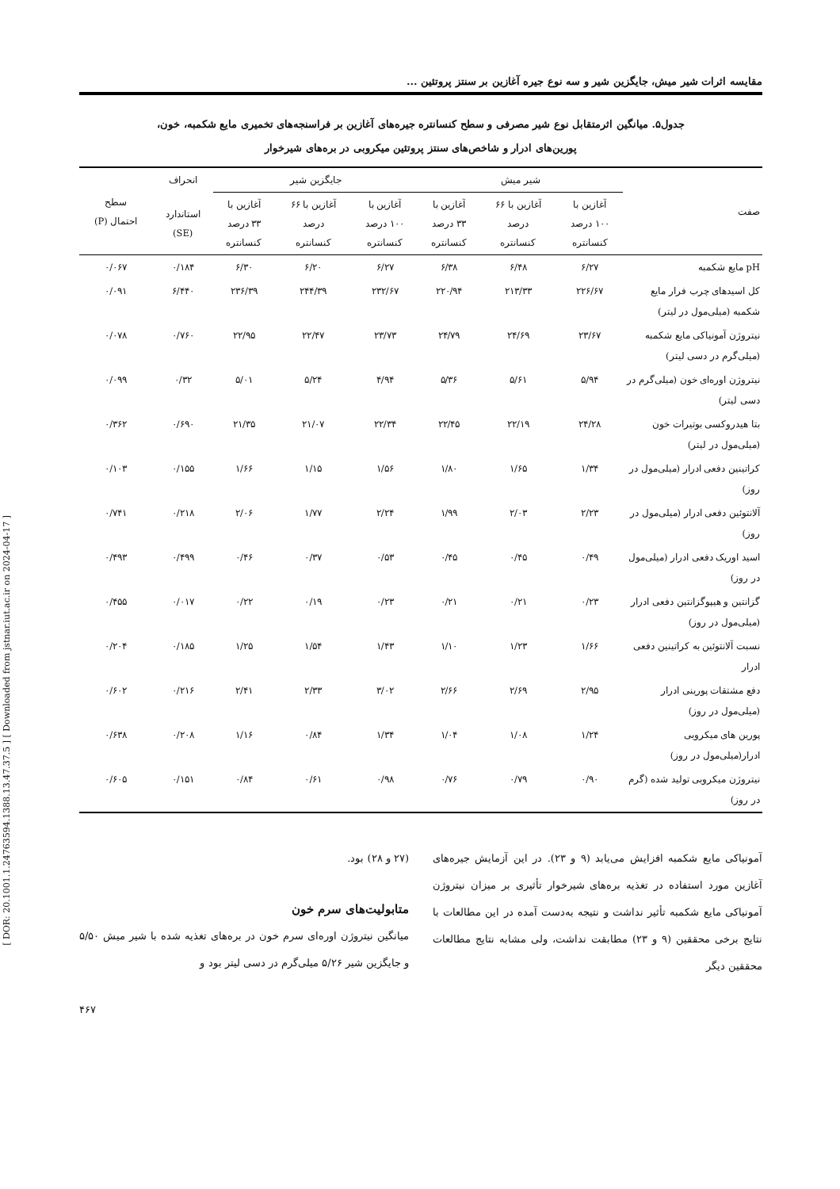[ DOR: 20.1001.1.24763594.1388.13.47.37.5 ] [ Downloaded from jstnar.iut.ac.ir on 2024-04-17 ]
مقایسه اثرات شیر میش، جایگزین شیر و سه نوع جیره آغازین بر سنتز پروتئین ...
جدول۵. میانگین اثرمتقابل نوع شیر مصرفی و سطح کنسانتره جیره‌های آغازین بر فراسنجه‌های تخمیری مایع شکمبه، خون،
پورین‌های ادرار و شاخص‌های سنتز پروتئین میکروبی در بره‌های شیرخوار
| صفت | شیر میش | | | جایگزین شیر | | | انحراف | سطح احتمال (P) |
| --- | --- | --- | --- | --- | --- | --- | --- | --- |
| | آغازین با ۱۰۰ درصد کنسانتره | آغازین با ۶۶ درصد کنسانتره | آغازین با ۳۳ درصد کنسانتره | آغازین با ۱۰۰ درصد کنسانتره | آغازین با ۶۶ درصد کنسانتره | آغازین با ۳۳ درصد کنسانتره | استاندارد (SE) | |
| pH مایع شکمبه | ۶/۲۷ | ۶/۴۸ | ۶/۳۸ | ۶/۲۷ | ۶/۲۰ | ۶/۳۰ | ۰/۱۸۴ | ۰/۰۶۷ |
| کل اسیدهای چرب فرار مایع شکمبه (میلی‌مول در لیتر) | ۲۲۶/۶۷ | ۲۱۳/۳۳ | ۲۲۰/۹۴ | ۲۳۲/۶۷ | ۲۴۴/۳۹ | ۲۳۶/۳۹ | ۶/۴۴۰ | ۰/۰۹۱ |
| نیتروژن آمونیاکی مایع شکمبه (میلی‌گرم در دسی لیتر) | ۲۳/۶۷ | ۲۴/۶۹ | ۲۴/۷۹ | ۲۳/۷۳ | ۲۲/۴۷ | ۲۲/۹۵ | ۰/۷۶۰ | ۰/۰۷۸ |
| نیتروژن اوره‌ای خون (میلی‌گرم در دسی لیتر) | ۵/۹۴ | ۵/۶۱ | ۵/۳۶ | ۴/۹۴ | ۵/۲۴ | ۵/۰۱ | ۰/۳۲ | ۰/۰۹۹ |
| بتا هیدروکسی بوتیرات خون (میلی‌مول در لیتر) | ۲۴/۲۸ | ۲۲/۱۹ | ۲۲/۴۵ | ۲۲/۳۴ | ۲۱/۰۷ | ۲۱/۳۵ | ۰/۶۹۰ | ۰/۳۶۲ |
| کراتینین دفعی ادرار (میلی‌مول در روز) | ۱/۳۴ | ۱/۶۵ | ۱/۸۰ | ۱/۵۶ | ۱/۱۵ | ۱/۶۶ | ۰/۱۵۵ | ۰/۱۰۳ |
| آلانتوئین دفعی ادرار (میلی‌مول در روز) | ۲/۲۳ | ۲/۰۳ | ۱/۹۹ | ۲/۲۴ | ۱/۷۷ | ۲/۰۶ | ۰/۲۱۸ | ۰/۷۴۱ |
| اسید اوریک دفعی ادرار (میلی‌مول در روز) | ۰/۴۹ | ۰/۴۵ | ۰/۴۵ | ۰/۵۳ | ۰/۳۷ | ۰/۴۶ | ۰/۴۹۹ | ۰/۴۹۳ |
| گزانتین و هیپوگزانتین دفعی ادرار (میلی‌مول در روز) | ۰/۲۳ | ۰/۲۱ | ۰/۲۱ | ۰/۲۳ | ۰/۱۹ | ۰/۲۲ | ۰/۰۱۷ | ۰/۴۵۵ |
| نسبت آلانتوئین به کراتینین دفعی ادرار | ۱/۶۶ | ۱/۲۳ | ۱/۱۰ | ۱/۴۳ | ۱/۵۴ | ۱/۲۵ | ۰/۱۸۵ | ۰/۲۰۴ |
| دفع مشتقات پورینی ادرار (میلی‌مول در روز) | ۲/۹۵ | ۲/۶۹ | ۲/۶۶ | ۳/۰۲ | ۲/۳۳ | ۲/۴۱ | ۰/۲۱۶ | ۰/۶۰۲ |
| پورین های میکروبی ادرار(میلی‌مول در روز) | ۱/۲۴ | ۱/۰۸ | ۱/۰۴ | ۱/۳۴ | ۰/۸۴ | ۱/۱۶ | ۰/۲۰۸ | ۰/۶۳۸ |
| نیتروژن میکروبی تولید شده (گرم در روز) | ۰/۹۰ | ۰/۷۹ | ۰/۷۶ | ۰/۹۸ | ۰/۶۱ | ۰/۸۴ | ۰/۱۵۱ | ۰/۶۰۵ |
آمونیاکی مایع شکمبه افزایش می‌یابد (۹ و ۲۳). در این آزمایش جیره‌های آغازین مورد استفاده در تغذیه بره‌های شیرخوار تأثیری بر میزان نیتروژن آمونیاکی مایع شکمبه تأثیر نداشت و نتیجه به‌دست آمده در این مطالعات با نتایج برخی محققین (۹ و ۲۳) مطابقت نداشت، ولی مشابه نتایج مطالعات محققین دیگر
(۲۷ و ۲۸) بود.
متابولیت‌های سرم خون
میانگین نیتروژن اوره‌ای سرم خون در بره‌های تغذیه شده با شیر میش ۵/۵۰ و جایگزین شیر ۵/۲۶ میلی‌گرم در دسی لیتر بود و
۴۶۷